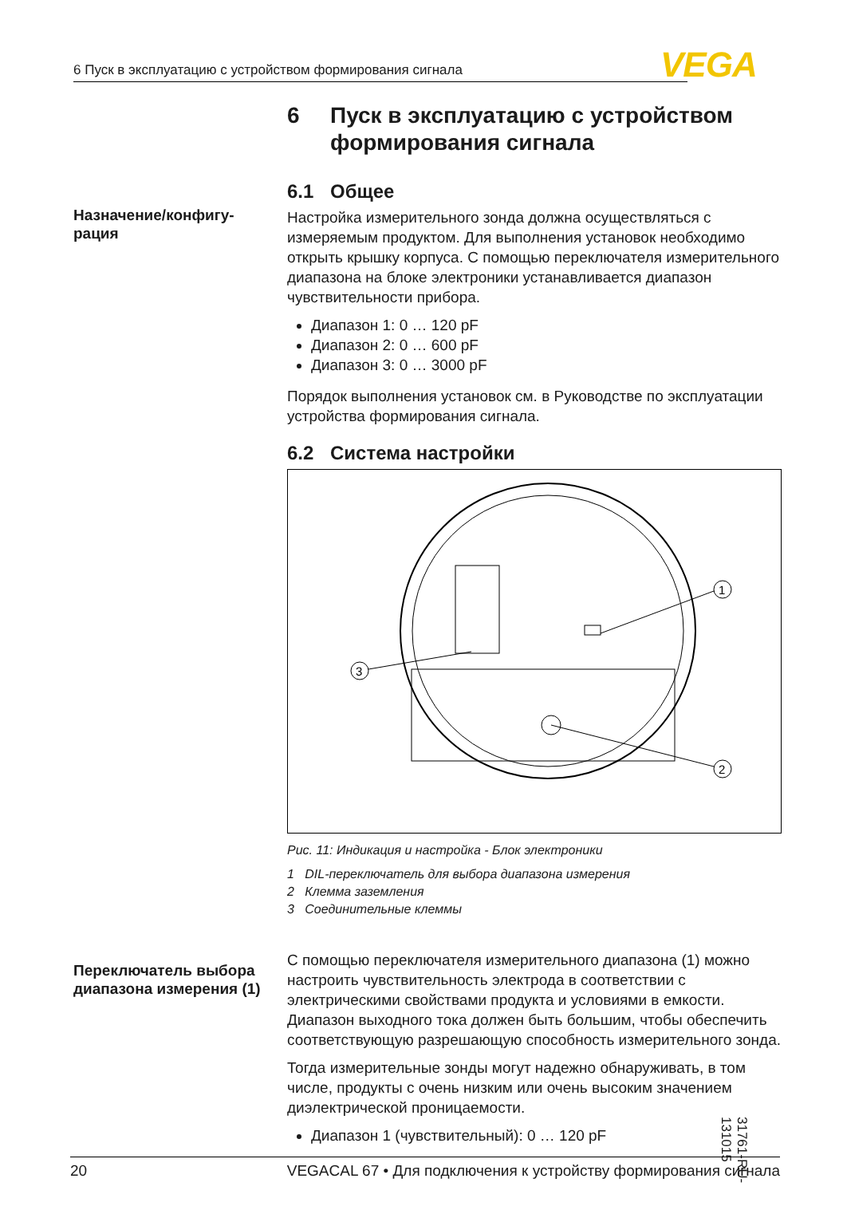6 Пуск в эксплуатацию с устройством формирования сигнала VEGA
Назначение/конфигу-
рация
Переключатель выбора диапазона измерения (1)
6 Пуск в эксплуатацию с устройством формирования сигнала
6.1 Общее
Настройка измерительного зонда должна осуществляться с измеряемым продуктом. Для выполнения установок необходимо открыть крышку корпуса. С помощью переключателя измерительного диапазона на блоке электроники устанавливается диапазон чувствительности прибора.
Диапазон 1: 0 … 120 pF
Диапазон 2: 0 … 600 pF
Диапазон 3: 0 … 3000 pF
Порядок выполнения установок см. в Руководстве по эксплуатации устройства формирования сигнала.
6.2 Система настройки
1
2
3
Рис. 11: Индикация и настройка - Блок электроники
1 DIL-переключатель для выбора диапазона измерения
2 Клемма заземления
3 Соединительные клеммы
С помощью переключателя измерительного диапазона (1) можно настроить чувствительность электрода в соответствии с электрическими свойствами продукта и условиями в емкости. Диапазон выходного тока должен быть большим, чтобы обеспечить соответствующую разрешающую способность измерительного зонда.
Тогда измерительные зонды могут надежно обнаруживать, в том числе, продукты с очень низким или очень высоким значением диэлектрической проницаемости.
Диапазон 1 (чувствительный): 0 … 120 pF
31761-RU-131015
20 VEGACAL 67 • Для подключения к устройству формирования сигнала